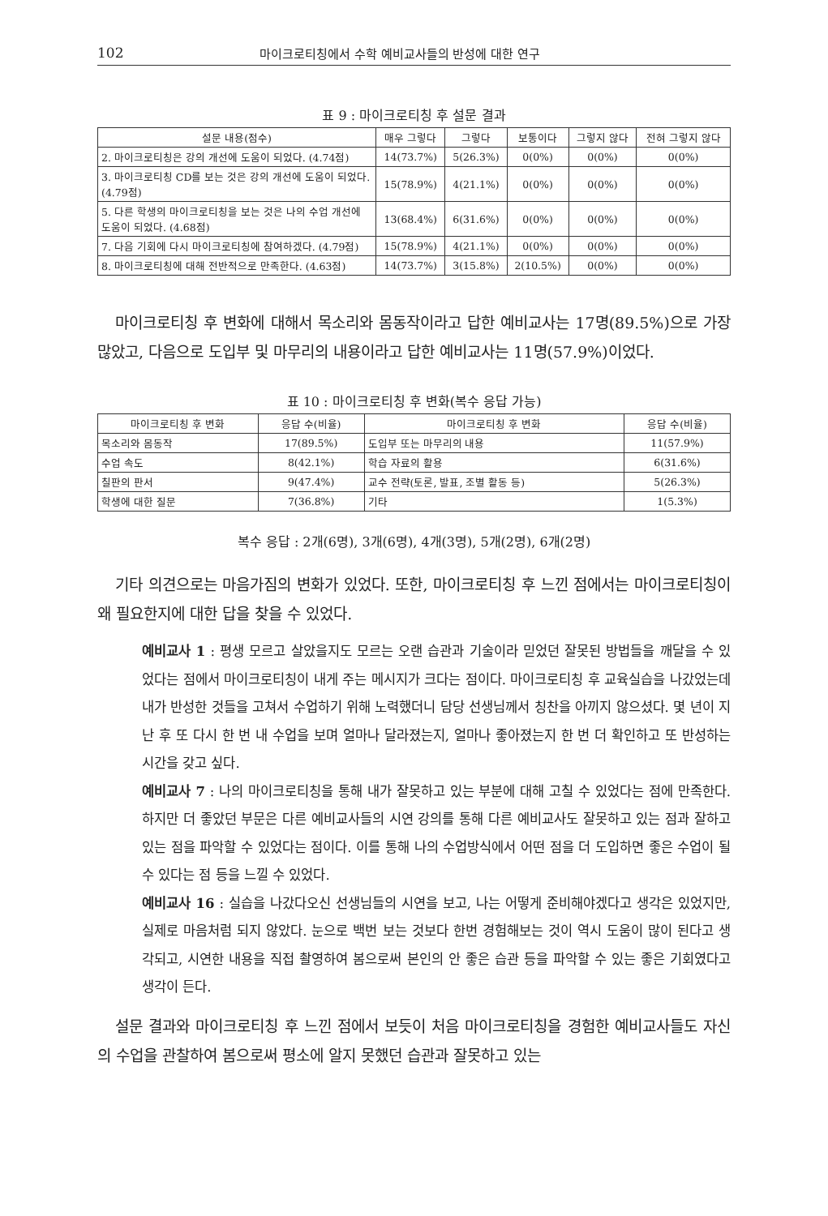102 마이크로티칭에서 수학 예비교사들의 반성에 대한 연구
표 9 : 마이크로티칭 후 설문 결과
| 설문 내용(점수) | 매우 그렇다 | 그렇다 | 보통이다 | 그렇지 않다 | 전혀 그렇지 않다 |
| --- | --- | --- | --- | --- | --- |
| 2. 마이크로티칭은 강의 개선에 도움이 되었다. (4.74점) | 14(73.7%) | 5(26.3%) | 0(0%) | 0(0%) | 0(0%) |
| 3. 마이크로티칭 CD를 보는 것은 강의 개선에 도움이 되었다. (4.79점) | 15(78.9%) | 4(21.1%) | 0(0%) | 0(0%) | 0(0%) |
| 5. 다른 학생의 마이크로티칭을 보는 것은 나의 수업 개선에 도움이 되었다. (4.68점) | 13(68.4%) | 6(31.6%) | 0(0%) | 0(0%) | 0(0%) |
| 7. 다음 기회에 다시 마이크로티칭에 참여하겠다. (4.79점) | 15(78.9%) | 4(21.1%) | 0(0%) | 0(0%) | 0(0%) |
| 8. 마이크로티칭에 대해 전반적으로 만족한다. (4.63점) | 14(73.7%) | 3(15.8%) | 2(10.5%) | 0(0%) | 0(0%) |
마이크로티칭 후 변화에 대해서 목소리와 몸동작이라고 답한 예비교사는 17명(89.5%)으로 가장 많았고, 다음으로 도입부 및 마무리의 내용이라고 답한 예비교사는 11명(57.9%)이었다.
표 10 : 마이크로티칭 후 변화(복수 응답 가능)
| 마이크로티칭 후 변화 | 응답 수(비율) | 마이크로티칭 후 변화 | 응답 수(비율) |
| --- | --- | --- | --- |
| 목소리와 몸동작 | 17(89.5%) | 도입부 또는 마무리의 내용 | 11(57.9%) |
| 수업 속도 | 8(42.1%) | 학습 자료의 활용 | 6(31.6%) |
| 칠판의 판서 | 9(47.4%) | 교수 전략(토론, 발표, 조별 활동 등) | 5(26.3%) |
| 학생에 대한 질문 | 7(36.8%) | 기타 | 1(5.3%) |
복수 응답 : 2개(6명), 3개(6명), 4개(3명), 5개(2명), 6개(2명)
기타 의견으로는 마음가짐의 변화가 있었다. 또한, 마이크로티칭 후 느낀 점에서는 마이크로티칭이 왜 필요한지에 대한 답을 찾을 수 있었다.
예비교사 1 : 평생 모르고 살았을지도 모르는 오랜 습관과 기술이라 믿었던 잘못된 방법들을 깨달을 수 있었다는 점에서 마이크로티칭이 내게 주는 메시지가 크다는 점이다. 마이크로티칭 후 교육실습을 나갔었는데 내가 반성한 것들을 고쳐서 수업하기 위해 노력했더니 담당 선생님께서 칭찬을 아끼지 않으셨다. 몇 년이 지난 후 또 다시 한 번 내 수업을 보며 얼마나 달라졌는지, 얼마나 좋아졌는지 한 번 더 확인하고 또 반성하는 시간을 갖고 싶다.
예비교사 7 : 나의 마이크로티칭을 통해 내가 잘못하고 있는 부분에 대해 고칠 수 있었다는 점에 만족한다. 하지만 더 좋았던 부문은 다른 예비교사들의 시연 강의를 통해 다른 예비교사도 잘못하고 있는 점과 잘하고 있는 점을 파악할 수 있었다는 점이다. 이를 통해 나의 수업방식에서 어떤 점을 더 도입하면 좋은 수업이 될 수 있다는 점 등을 느낄 수 있었다.
예비교사 16 : 실습을 나갔다오신 선생님들의 시연을 보고, 나는 어떻게 준비해야겠다고 생각은 있었지만, 실제로 마음처럼 되지 않았다. 눈으로 백번 보는 것보다 한번 경험해보는 것이 역시 도움이 많이 된다고 생각되고, 시연한 내용을 직접 촬영하여 봄으로써 본인의 안 좋은 습관 등을 파악할 수 있는 좋은 기회였다고 생각이 든다.
설문 결과와 마이크로티칭 후 느낀 점에서 보듯이 처음 마이크로티칭을 경험한 예비교사들도 자신의 수업을 관찰하여 봄으로써 평소에 알지 못했던 습관과 잘못하고 있는